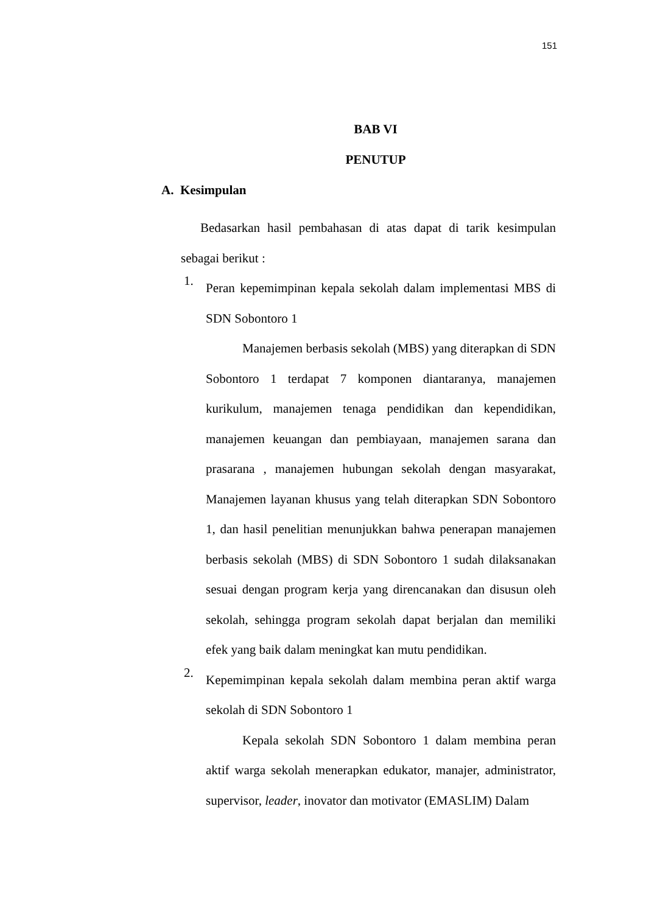151
BAB VI
PENUTUP
A. Kesimpulan
Bedasarkan hasil pembahasan di atas dapat di tarik kesimpulan sebagai berikut :
1.
Peran kepemimpinan kepala sekolah dalam implementasi MBS di SDN Sobontoro 1
Manajemen berbasis sekolah (MBS) yang diterapkan di SDN Sobontoro 1 terdapat 7 komponen diantaranya, manajemen kurikulum, manajemen tenaga pendidikan dan kependidikan, manajemen keuangan dan pembiayaan, manajemen sarana dan prasarana , manajemen hubungan sekolah dengan masyarakat, Manajemen layanan khusus yang telah diterapkan SDN Sobontoro 1, dan hasil penelitian menunjukkan bahwa penerapan manajemen berbasis sekolah (MBS) di SDN Sobontoro 1 sudah dilaksanakan sesuai dengan program kerja yang direncanakan dan disusun oleh sekolah, sehingga program sekolah dapat berjalan dan memiliki efek yang baik dalam meningkat kan mutu pendidikan.
2.
Kepemimpinan kepala sekolah dalam membina peran aktif warga sekolah di SDN Sobontoro 1
Kepala sekolah SDN Sobontoro 1 dalam membina peran aktif warga sekolah menerapkan edukator, manajer, administrator, supervisor, leader, inovator dan motivator (EMASLIM) Dalam